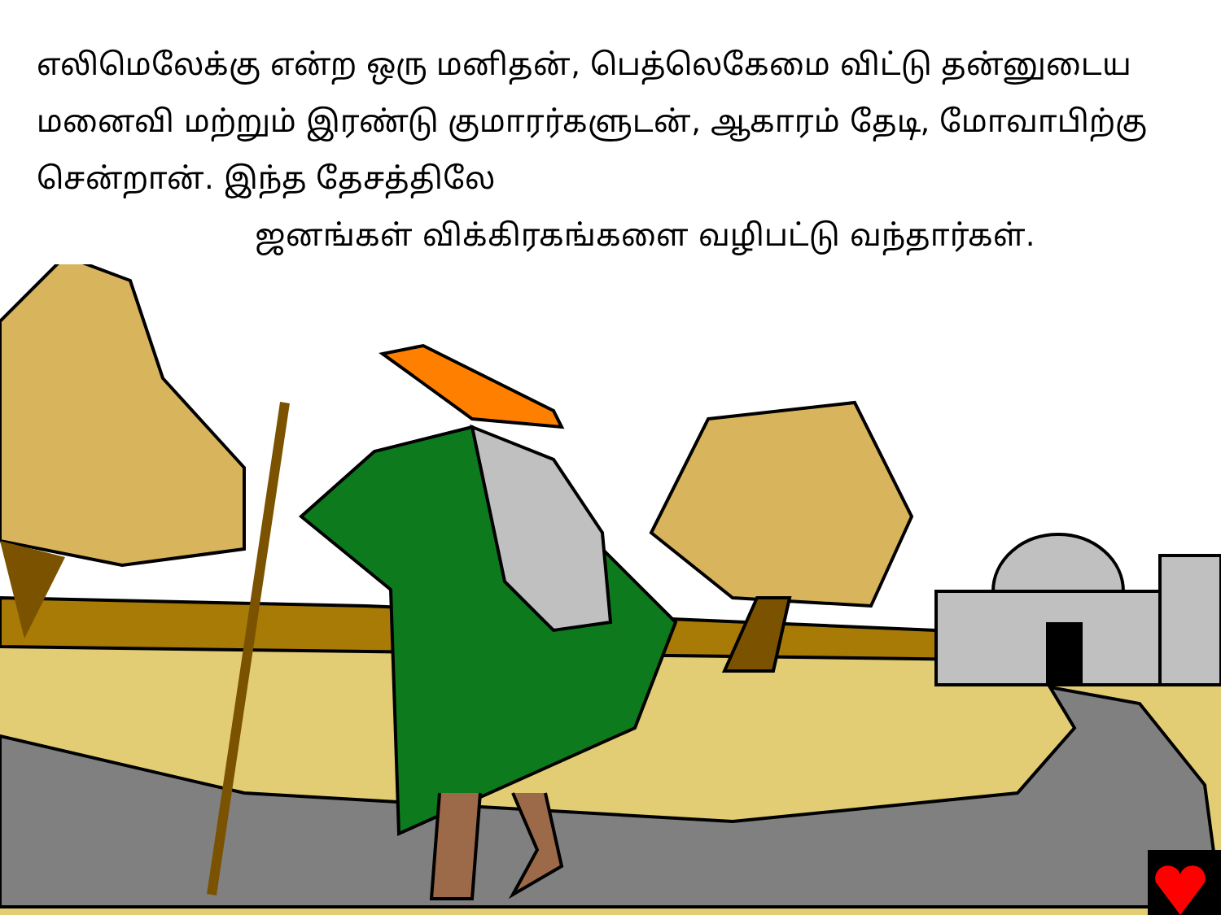எலிமெலேக்கு என்ற ஒரு மனிதன், பெத்லெகேமை விட்டு தன்னுடைய மனைவி மற்றும் இரண்டு குமாரர்களுடன், ஆகாரம் தேடி, மோவாபிற்கு சென்றான். இந்த தேசத்திலே
ஜனங்கள் விக்கிரகங்களை வழிபட்டு வந்தார்கள்.